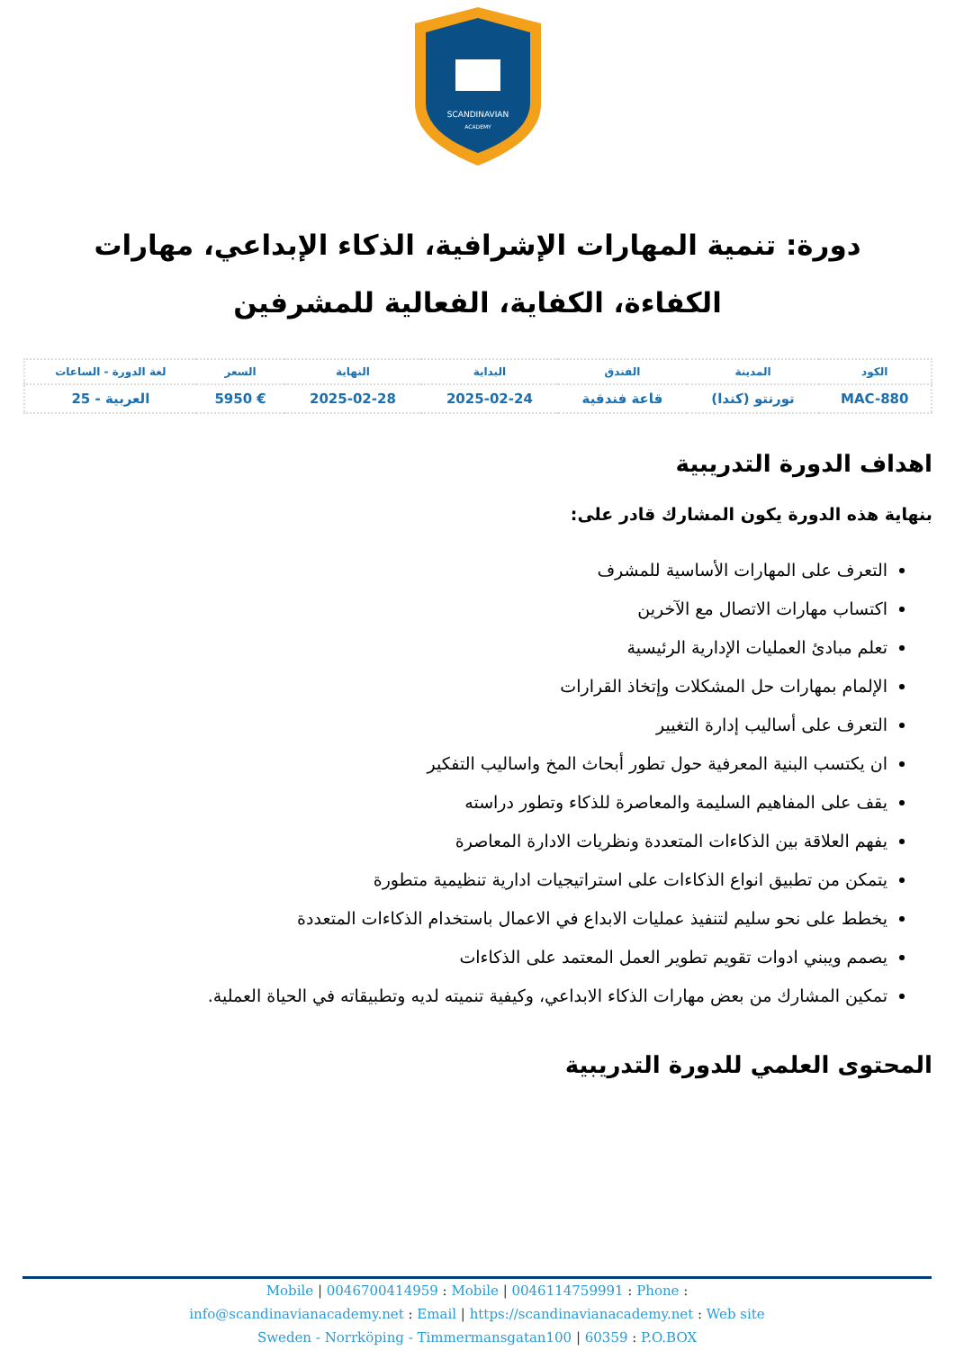SCANDINAVIAN
ACADEMY
دورة: تنمية المهارات الإشرافية، الذكاء الإبداعي، مهارات الكفاءة، الكفاية، الفعالية للمشرفين
| الكود | المدينة | الفندق | البداية | النهاية | السعر | لغة الدورة - الساعات |
| --- | --- | --- | --- | --- | --- | --- |
| MAC-880 | تورنتو (كندا) | قاعة فندقية | 2025-02-24 | 2025-02-28 | € 5950 | العربية - 25 |
اهداف الدورة التدريبية
بنهاية هذه الدورة يكون المشارك قادر على:
التعرف على المهارات الأساسية للمشرف
اكتساب مهارات الاتصال مع الآخرين
تعلم مبادئ العمليات الإدارية الرئيسية
الإلمام بمهارات حل المشكلات وإتخاذ القرارات
التعرف على أساليب إدارة التغيير
ان يكتسب البنية المعرفية حول تطور أبحاث المخ واساليب التفكير
يقف على المفاهيم السليمة والمعاصرة للذكاء وتطور دراسته
يفهم العلاقة بين الذكاءات المتعددة ونظريات الادارة المعاصرة
يتمكن من تطبيق انواع الذكاءات على استراتيجيات ادارية تنظيمية متطورة
يخطط على نحو سليم لتنفيذ عمليات الابداع في الاعمال باستخدام الذكاءات المتعددة
يصمم ويبني ادوات تقويم تطوير العمل المعتمد على الذكاءات
تمكين المشارك من بعض مهارات الذكاء الابداعي، وكيفية تنميته لديه وتطبيقاته في الحياة العملية.
المحتوى العلمي للدورة التدريبية
Mobile | 0046700414959 : Mobile | 0046114759991 : Phone :
info@scandinavianacademy.net : Email | https://scandinavianacademy.net : Web site
Sweden - Norrköping - Timmermansgatan100 | 60359 : P.O.BOX